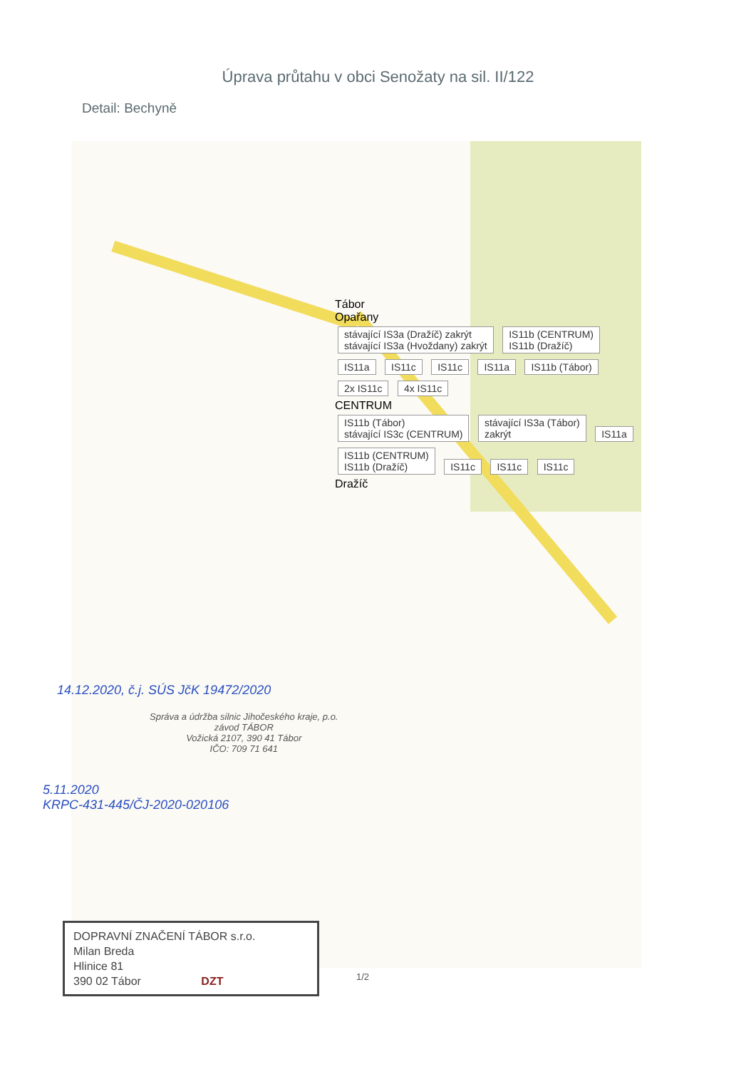Úprava průtahu v obci Senožaty na sil. II/122
Detail: Bechyně
Tábor
Opařany
stávající IS3a (Dražíč) zakrýt
stávající IS3a (Hvoždany) zakrýt
IS11b (CENTRUM)
IS11b (Dražíč)
IS11a IS11c IS11c IS11a IS11b (Tábor) 2x IS11c 4x IS11c
CENTRUM
IS11b (Tábor)
stávající IS3c (CENTRUM)
stávající IS3a (Tábor)
zakrýt
IS11a
IS11b (CENTRUM)
IS11b (Dražíč)
IS11c IS11c IS11c
Dražíč
14.12.2020, č.j. SÚS JčK 19472/2020
Správa a údržba silnic Jihočeského kraje, p.o.
závod TÁBOR
Vožická 2107, 390 41 Tábor
IČO: 709 71 641
5.11.2020
KRPC-431-445/ČJ-2020-020106
DOPRAVNÍ ZNAČENÍ TÁBOR s.r.o.
Milan Breda
Hlinice 81
390 02 Tábor DZT
1/2